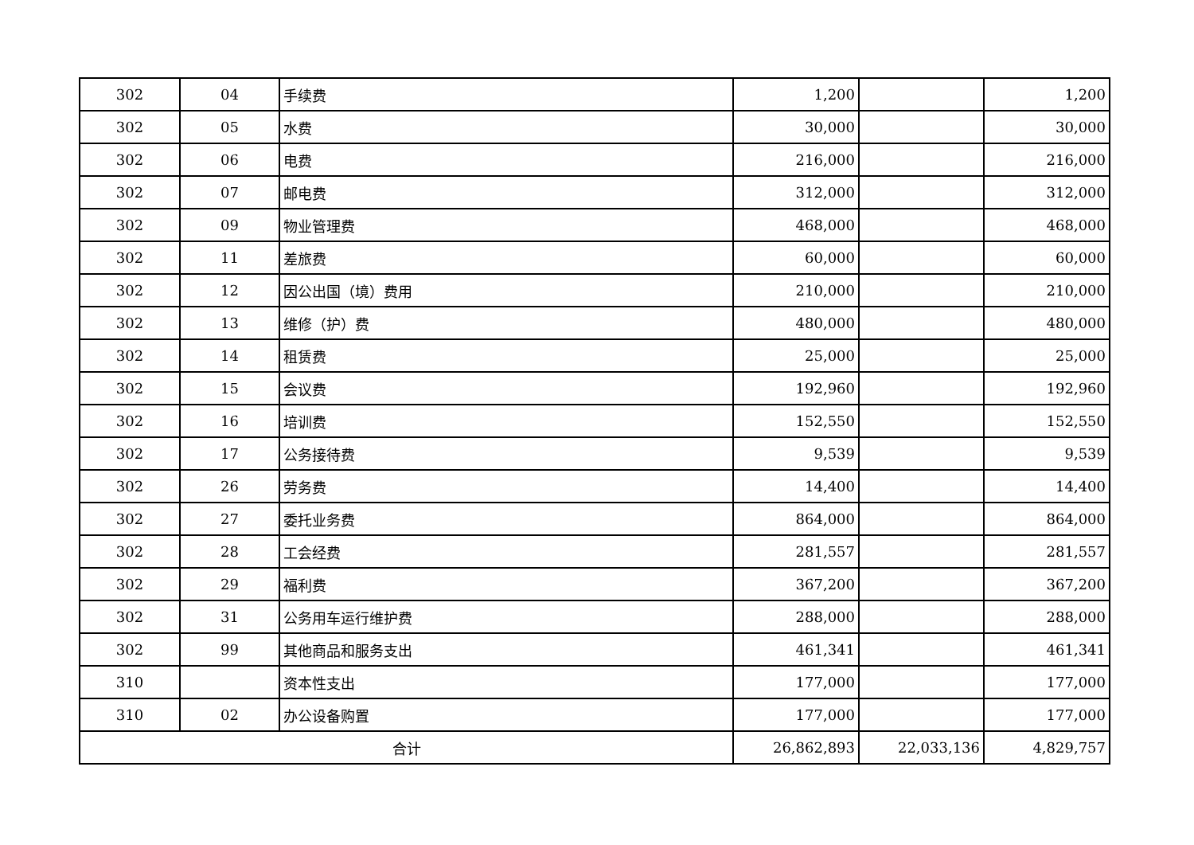| 302 | 04 | 手续费 | 1,200 | | 1,200 |
| 302 | 05 | 水费 | 30,000 | | 30,000 |
| 302 | 06 | 电费 | 216,000 | | 216,000 |
| 302 | 07 | 邮电费 | 312,000 | | 312,000 |
| 302 | 09 | 物业管理费 | 468,000 | | 468,000 |
| 302 | 11 | 差旅费 | 60,000 | | 60,000 |
| 302 | 12 | 因公出国（境）费用 | 210,000 | | 210,000 |
| 302 | 13 | 维修（护）费 | 480,000 | | 480,000 |
| 302 | 14 | 租赁费 | 25,000 | | 25,000 |
| 302 | 15 | 会议费 | 192,960 | | 192,960 |
| 302 | 16 | 培训费 | 152,550 | | 152,550 |
| 302 | 17 | 公务接待费 | 9,539 | | 9,539 |
| 302 | 26 | 劳务费 | 14,400 | | 14,400 |
| 302 | 27 | 委托业务费 | 864,000 | | 864,000 |
| 302 | 28 | 工会经费 | 281,557 | | 281,557 |
| 302 | 29 | 福利费 | 367,200 | | 367,200 |
| 302 | 31 | 公务用车运行维护费 | 288,000 | | 288,000 |
| 302 | 99 | 其他商品和服务支出 | 461,341 | | 461,341 |
| 310 | | 资本性支出 | 177,000 | | 177,000 |
| 310 | 02 | 办公设备购置 | 177,000 | | 177,000 |
| 合计 | | | 26,862,893 | 22,033,136 | 4,829,757 |